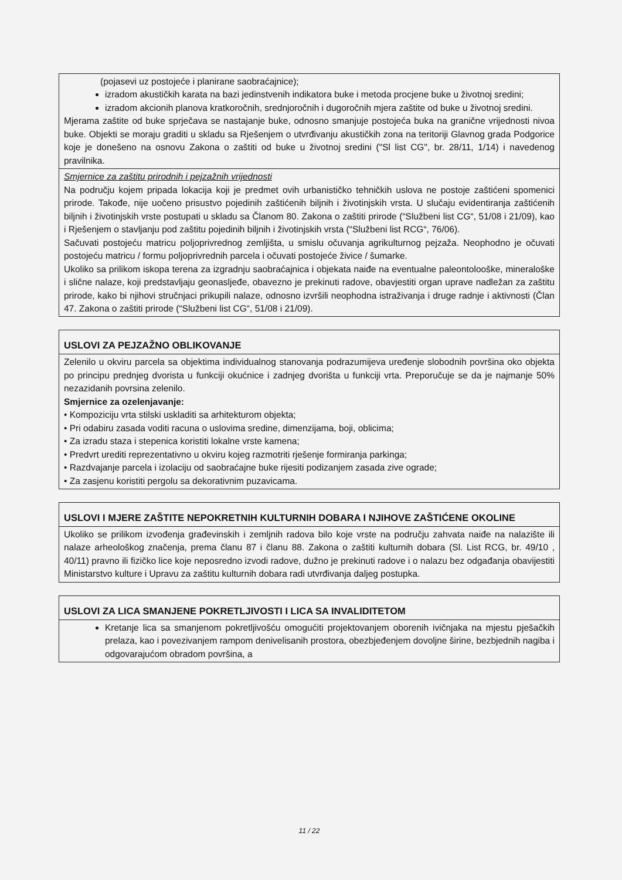| (pojasevi uz postojeće i planirane saobraćajnice); izradom akustičkih karata na bazi jedinstvenih indikatora buke i metoda procjene buke u životnoj sredini; izradom akcionih planova kratkoročnih, srednjoročnih i dugoročnih mjera zaštite od buke u životnoj sredini. Mjerama zaštite od buke sprječava se nastajanje buke, odnosno smanjuje postojeća buka na granične vrijednosti nivoa buke. Objekti se moraju graditi u skladu sa Rješenjem o utvrđivanju akustičkih zona na teritoriji Glavnog grada Podgorice koje je donešeno na osnovu Zakona o zaštiti od buke u životnoj sredini ("Sl list CG", br. 28/11, 1/14) i navedenog pravilnika. |
| Smjernice za zaštitu prirodnih i pejzažnih vrijednosti Na području kojem pripada lokacija koji je predmet ovih urbanističko tehničkih uslova ne postoje zaštićeni spomenici prirode. Takođe, nije uočeno prisustvo pojedinih zaštićenih biljnih i životinjskih vrsta. U slučaju evidentiranja zaštićenih biljnih i životinjskih vrste postupati u skladu sa Članom 80. Zakona o zaštiti prirode (“Službeni list CG“, 51/08 i 21/09), kao i Rješenjem o stavljanju pod zaštitu pojedinih biljnih i životinjskih vrsta (“Službeni list RCG“, 76/06). Sačuvati postojeću matricu poljoprivrednog zemljišta, u smislu očuvanja agrikulturnog pejzaža. Neophodno je očuvati postojeću matricu / formu poljoprivrednih parcela i očuvati postojeće živice / šumarke. Ukoliko sa prilikom iskopa terena za izgradnju saobraćajnica i objekata naiđe na eventualne paleontoloоške, mineraloške i slične nalaze, koji predstavljaju geonasljeđe, obavezno je prekinuti radove, obavjestiti organ uprave nadležan za zaštitu prirode, kako bi njihovi stručnjaci prikupili nalaze, odnosno izvršili neophodna istraživanja i druge radnje i aktivnosti (Član 47. Zakona o zaštiti prirode (“Službeni list CG“, 51/08 i 21/09). |
| USLOVI ZA PEJZAŽNO OBLIKOVANJE |
| --- |
| Zelenilo u okviru parcela sa objektima individualnog stanovanja podrazumijeva uređenje slobodnih površina oko objekta po principu prednjeg dvorista u funkciji okućnice i zadnjeg dvorišta u funkciji vrta. Preporučuje se da je najmanje 50% nezazidanih povrsina zelenilo. Smjernice za ozelenjavanje: • Kompoziciju vrta stilski uskladiti sa arhitekturom objekta; • Pri odabiru zasada voditi racuna o uslovima sredine, dimenzijama, boji, oblicima; • Za izradu staza i stepenica koristiti lokalne vrste kamena; • Predvrt urediti reprezentativno u okviru kojeg razmotriti rješenje formiranja parkinga; • Razdvajanje parcela i izolaciju od saobraćajne buke rijesiti podizanjem zasada zive ograde; • Za zasjenu koristiti pergolu sa dekorativnim puzavicama. |
| USLOVI I MJERE ZAŠTITE NEPOKRETNIH KULTURNIH DOBARA I NJIHOVE ZAŠTIĆENE OKOLINE |
| --- |
| Ukoliko se prilikom izvođenja građevinskih i zemljnih radova bilo koje vrste na području zahvata naiđe na nalazište ili nalaze arheološkog značenja, prema članu 87 i članu 88. Zakona o zaštiti kulturnih dobara (Sl. List RCG, br. 49/10 , 40/11) pravno ili fizičko lice koje neposredno izvodi radove, dužno je prekinuti radove i o nalazu bez odgađanja obavijestiti Ministarstvo kulture i Upravu za zaštitu kulturnih dobara radi utvrđivanja daljeg postupka. |
| USLOVI ZA LICA SMANJENE POKRETLJIVOSTI I LICA SA INVALIDITETOM |
| --- |
| Kretanje lica sa smanjenom pokretljivošću omogućiti projektovanjem oborenih ivičnjaka na mjestu pješačkih prelaza, kao i povezivanjem rampom denivelisanih prostora, obezbjeđenjem dovoljne širine, bezbjednih nagiba i odgovarajućom obradom površina, a |
11 / 22